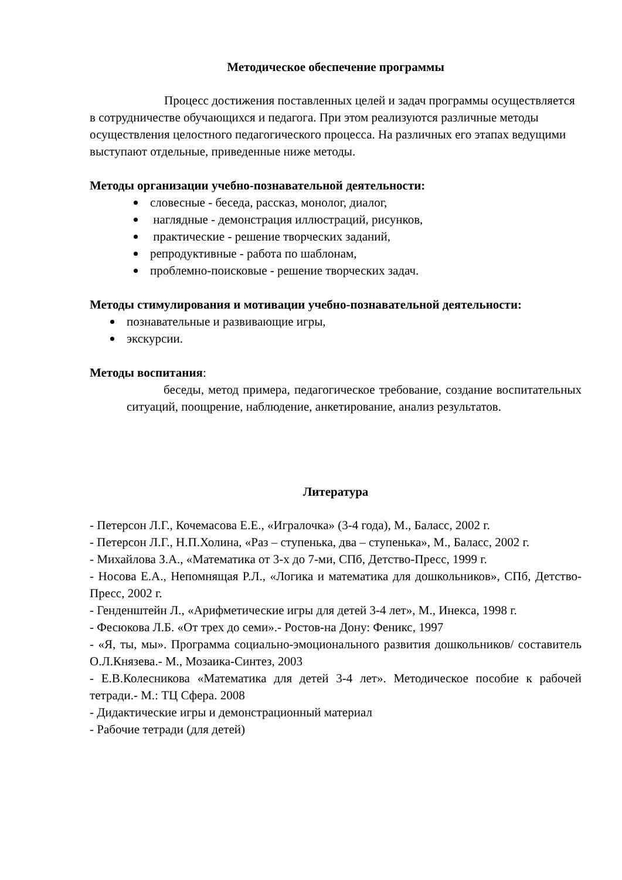Методическое обеспечение программы
Процесс достижения поставленных целей и задач программы осуществляется в сотрудничестве обучающихся и педагога. При этом реализуются различные методы осуществления целостного педагогического процесса. На различных его этапах ведущими выступают отдельные, приведенные ниже методы.
Методы организации учебно-познавательной деятельности:
словесные - беседа, рассказ, монолог, диалог,
наглядные - демонстрация иллюстраций, рисунков,
практические - решение творческих заданий,
репродуктивные - работа по шаблонам,
проблемно-поисковые - решение творческих задач.
Методы стимулирования и мотивации учебно-познавательной деятельности:
познавательные и развивающие игры,
экскурсии.
Методы воспитания:
беседы, метод примера, педагогическое требование, создание воспитательных ситуаций, поощрение, наблюдение, анкетирование, анализ результатов.
Литература
- Петерсон Л.Г., Кочемасова Е.Е., «Игралочка» (3-4 года), М., Баласс, 2002 г.
- Петерсон Л.Г., Н.П.Холина, «Раз – ступенька, два – ступенька», М., Баласс, 2002 г.
- Михайлова З.А., «Математика от 3-х до 7-ми, СПб, Детство-Пресс, 1999 г.
- Носова Е.А., Непомнящая Р.Л., «Логика и математика для дошкольников», СПб, Детство-Пресс, 2002 г.
- Генденштейн Л., «Арифметические игры для детей 3-4 лет», М., Инекса, 1998 г.
- Фесюкова Л.Б. «От трех до семи».- Ростов-на Дону: Феникс, 1997
- «Я, ты, мы». Программа социально-эмоционального развития дошкольников/ составитель О.Л.Князева.- М., Мозаика-Синтез, 2003
- Е.В.Колесникова «Математика для детей 3-4 лет». Методическое пособие к рабочей тетради.- М.: ТЦ Сфера. 2008
- Дидактические игры и демонстрационный материал
- Рабочие тетради (для детей)